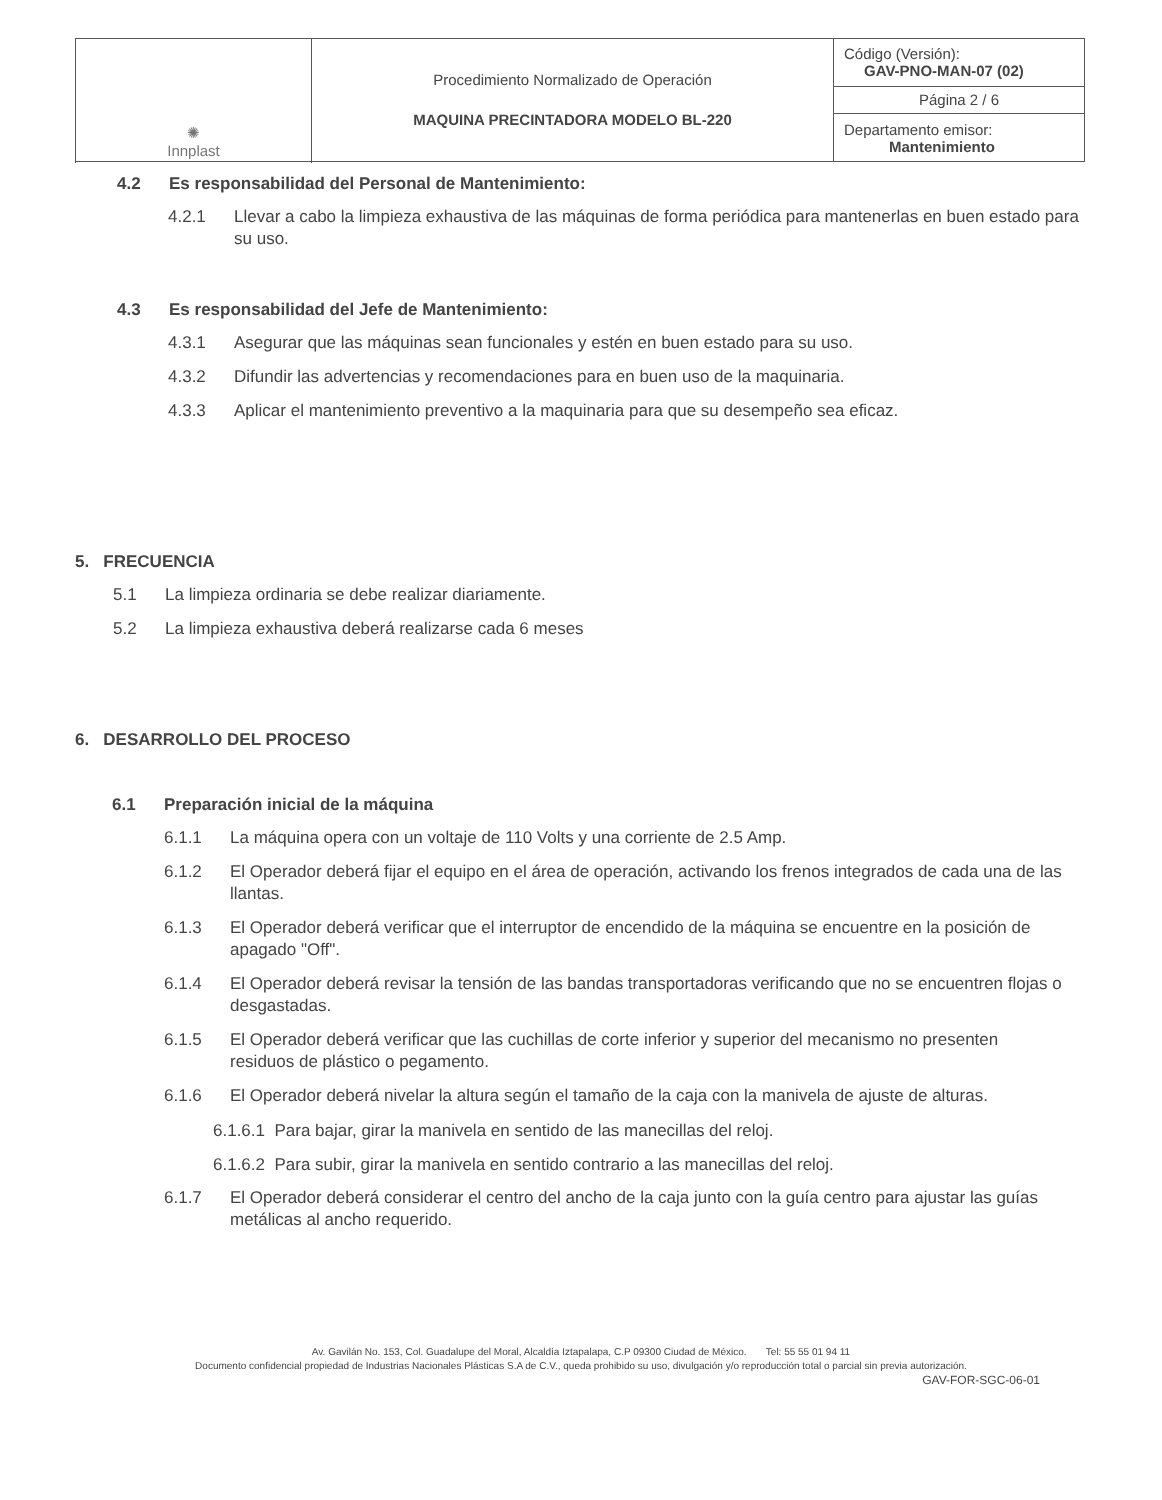| ✺ Innplast | Procedimiento Normalizado de Operación MAQUINA PRECINTADORA MODELO BL-220 | Código (Versión): GAV-PNO-MAN-07 (02) |
| | | Página 2 / 6 |
| | | Departamento emisor: Mantenimiento |
4.2 Es responsabilidad del Personal de Mantenimiento:
4.2.1 Llevar a cabo la limpieza exhaustiva de las máquinas de forma periódica para mantenerlas en buen estado para su uso.
4.3 Es responsabilidad del Jefe de Mantenimiento:
4.3.1 Asegurar que las máquinas sean funcionales y estén en buen estado para su uso.
4.3.2 Difundir las advertencias y recomendaciones para en buen uso de la maquinaria.
4.3.3 Aplicar el mantenimiento preventivo a la maquinaria para que su desempeño sea eficaz.
5. FRECUENCIA
5.1 La limpieza ordinaria se debe realizar diariamente.
5.2 La limpieza exhaustiva deberá realizarse cada 6 meses
6. DESARROLLO DEL PROCESO
6.1 Preparación inicial de la máquina
6.1.1 La máquina opera con un voltaje de 110 Volts y una corriente de 2.5 Amp.
6.1.2 El Operador deberá fijar el equipo en el área de operación, activando los frenos integrados de cada una de las llantas.
6.1.3 El Operador deberá verificar que el interruptor de encendido de la máquina se encuentre en la posición de apagado "Off".
6.1.4 El Operador deberá revisar la tensión de las bandas transportadoras verificando que no se encuentren flojas o desgastadas.
6.1.5 El Operador deberá verificar que las cuchillas de corte inferior y superior del mecanismo no presenten residuos de plástico o pegamento.
6.1.6 El Operador deberá nivelar la altura según el tamaño de la caja con la manivela de ajuste de alturas.
6.1.6.1 Para bajar, girar la manivela en sentido de las manecillas del reloj.
6.1.6.2 Para subir, girar la manivela en sentido contrario a las manecillas del reloj.
6.1.7 El Operador deberá considerar el centro del ancho de la caja junto con la guía centro para ajustar las guías metálicas al ancho requerido.
Av. Gavilán No. 153, Col. Guadalupe del Moral, Alcaldía Iztapalapa, C.P 09300 Ciudad de México. Tel: 55 55 01 94 11
Documento confidencial propiedad de Industrias Nacionales Plásticas S.A de C.V., queda prohibido su uso, divulgación y/o reproducción total o parcial sin previa autorización.
GAV-FOR-SGC-06-01